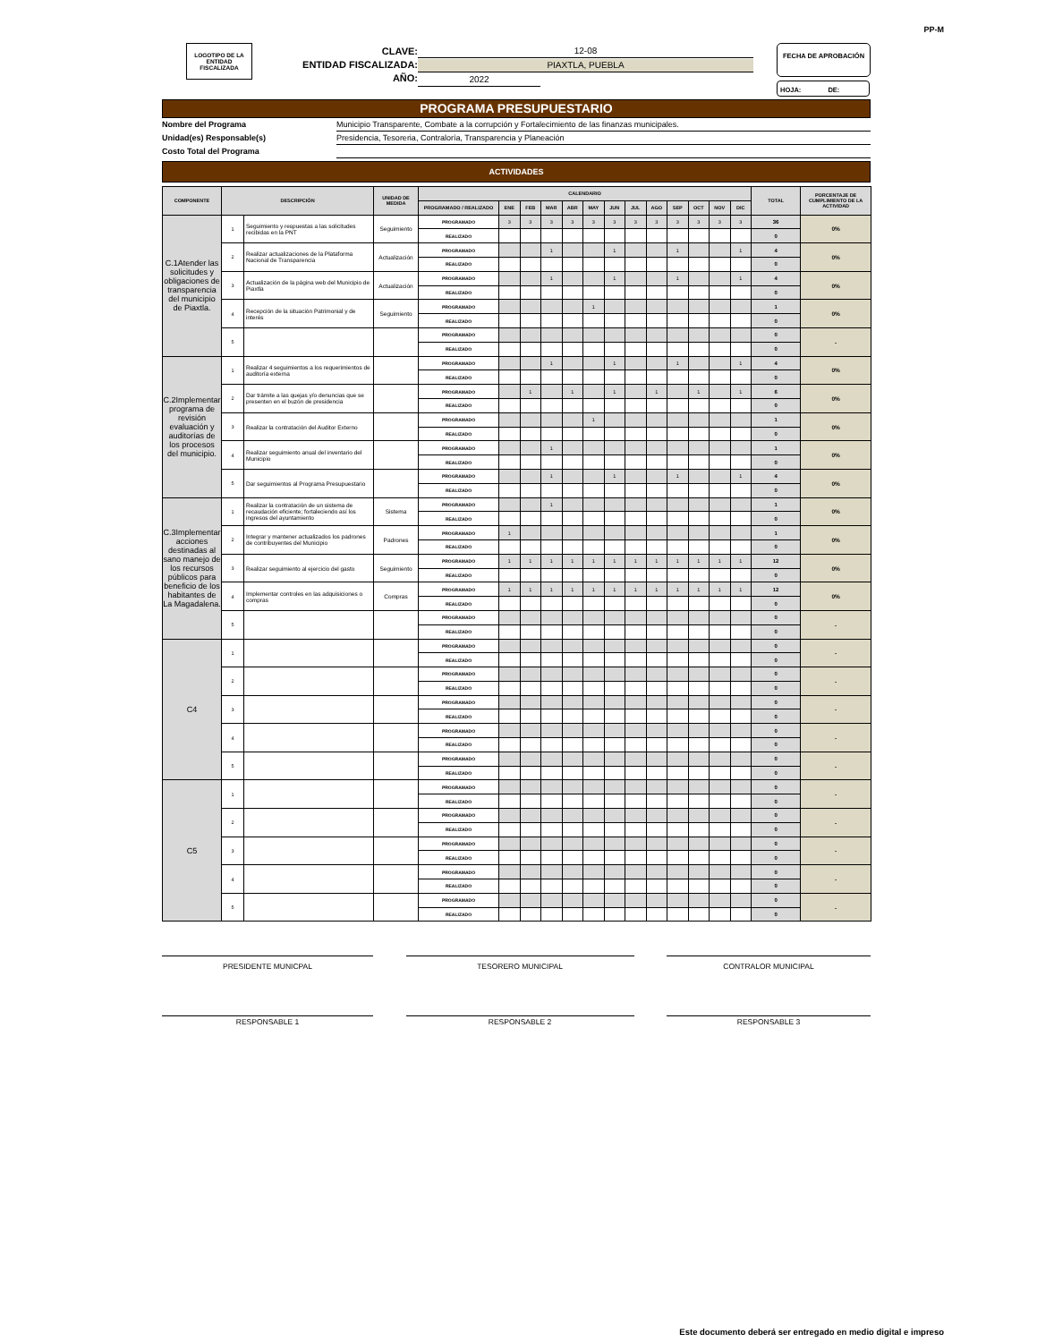PP-M
LOGOTIPO DE LA
ENTIDAD
FISCALIZADA
CLAVE:
ENTIDAD FISCALIZADA:
AÑO:
12-08
PIAXTLA, PUEBLA
2022
FECHA DE APROBACIÓN
HOJA: DE:
PROGRAMA PRESUPUESTARIO
Nombre del Programa Municipio Transparente, Combate a la corrupción y Fortalecimiento de las finanzas municipales.
Unidad(es) Responsable(s) Presidencia, Tesoreria, Contraloría, Transparencia y Planeación
Costo Total del Programa
ACTIVIDADES
| COMPONENTE | DESCRIPCIÓN | | UNIDAD DE MEDIDA | CALENDARIO | | | | | | | | | | | | | TOTAL | PORCENTAJE DE CUMPLIMIENTO DE LA ACTIVIDAD |
| --- | --- | --- | --- | --- | --- | --- | --- | --- | --- | --- | --- | --- | --- | --- | --- | --- | --- | --- |
| | | | | PROGRAMADO / REALIZADO | ENE | FEB | MAR | ABR | MAY | JUN | JUL | AGO | SEP | OCT | NOV | DIC | | |
| C.1Atender las solicitudes y obligaciones de transparencia del municipio de Piaxtla. | 1 | Seguimiento y respuestas a las solicitudes recibidas en la PNT | Seguimiento | PROGRAMADO | 3 | 3 | 3 | 3 | 3 | 3 | 3 | 3 | 3 | 3 | 3 | 3 | 36 | 0% |
| | | | | REALIZADO | | | | | | | | | | | | | 0 | |
| | 2 | Realizar actualizaciones de la Plataforma Nacional de Transparencia | Actualización | PROGRAMADO | | | 1 | | | 1 | | | 1 | | | 1 | 4 | 0% |
| | | | | REALIZADO | | | | | | | | | | | | | 0 | |
| | 3 | Actualización de la página web del Municipio de Piaxtla | Actualización | PROGRAMADO | | | 1 | | | 1 | | | 1 | | | 1 | 4 | 0% |
| | | | | REALIZADO | | | | | | | | | | | | | 0 | |
| | 4 | Recepción de la situación Patrimonial y de interés | Seguimiento | PROGRAMADO | | | | | 1 | | | | | | | | 1 | 0% |
| | | | | REALIZADO | | | | | | | | | | | | | 0 | |
| | 5 | | | PROGRAMADO | | | | | | | | | | | | | 0 | - |
| | | | | REALIZADO | | | | | | | | | | | | | 0 | |
| C.2Implementar programa de revisión evaluación y auditorías de los procesos del municipio. | 1 | Realizar 4 seguimientos a los requerimientos de auditoría externa | | PROGRAMADO | | | 1 | | | 1 | | | 1 | | | 1 | 4 | 0% |
| | | | | REALIZADO | | | | | | | | | | | | | 0 | |
| | 2 | Dar trámite a las quejas y/o denuncias que se presenten en el buzón de presidencia | | PROGRAMADO | | 1 | | 1 | | 1 | | 1 | | 1 | | 1 | 6 | 0% |
| | | | | REALIZADO | | | | | | | | | | | | | 0 | |
| | 3 | Realizar la contratación del Auditor Externo | | PROGRAMADO | | | | | 1 | | | | | | | | 1 | 0% |
| | | | | REALIZADO | | | | | | | | | | | | | 0 | |
| | 4 | Realizar seguimiento anual del inventario del Municipio | | PROGRAMADO | | | 1 | | | | | | | | | | 1 | 0% |
| | | | | REALIZADO | | | | | | | | | | | | | 0 | |
| | 5 | Dar seguimientos al Programa Presupuestario | | PROGRAMADO | | | 1 | | | 1 | | | 1 | | | 1 | 4 | 0% |
| | | | | REALIZADO | | | | | | | | | | | | | 0 | |
| C.3Implementar acciones destinadas al sano manejo de los recursos públicos para beneficio de los habitantes de La Magadalena. | 1 | Realizar la contratación de un sistema de recaudación eficiente; fortaleciendo así los ingresos del ayuntamiento | Sistema | PROGRAMADO | | | 1 | | | | | | | | | | 1 | 0% |
| | | | | REALIZADO | | | | | | | | | | | | | 0 | |
| | 2 | Integrar y mantener actualizados los padrones de contribuyentes del Municipio | Padrones | PROGRAMADO | 1 | | | | | | | | | | | | 1 | 0% |
| | | | | REALIZADO | | | | | | | | | | | | | 0 | |
| | 3 | Realizar seguimiento al ejercicio del gasto | Seguimiento | PROGRAMADO | 1 | 1 | 1 | 1 | 1 | 1 | 1 | 1 | 1 | 1 | 1 | 1 | 12 | 0% |
| | | | | REALIZADO | | | | | | | | | | | | | 0 | |
| | 4 | Implementar controles en las adquisiciones o compras | Compras | PROGRAMADO | 1 | 1 | 1 | 1 | 1 | 1 | 1 | 1 | 1 | 1 | 1 | 1 | 12 | 0% |
| | | | | REALIZADO | | | | | | | | | | | | | 0 | |
| | 5 | | | PROGRAMADO | | | | | | | | | | | | | 0 | - |
| | | | | REALIZADO | | | | | | | | | | | | | 0 | |
| C4 | 1 | | | PROGRAMADO | | | | | | | | | | | | | 0 | - |
| | | | | REALIZADO | | | | | | | | | | | | | 0 | |
| | 2 | | | PROGRAMADO | | | | | | | | | | | | | 0 | - |
| | | | | REALIZADO | | | | | | | | | | | | | 0 | |
| | 3 | | | PROGRAMADO | | | | | | | | | | | | | 0 | - |
| | | | | REALIZADO | | | | | | | | | | | | | 0 | |
| | 4 | | | PROGRAMADO | | | | | | | | | | | | | 0 | - |
| | | | | REALIZADO | | | | | | | | | | | | | 0 | |
| | 5 | | | PROGRAMADO | | | | | | | | | | | | | 0 | - |
| | | | | REALIZADO | | | | | | | | | | | | | 0 | |
| C5 | 1 | | | PROGRAMADO | | | | | | | | | | | | | 0 | - |
| | | | | REALIZADO | | | | | | | | | | | | | 0 | |
| | 2 | | | PROGRAMADO | | | | | | | | | | | | | 0 | - |
| | | | | REALIZADO | | | | | | | | | | | | | 0 | |
| | 3 | | | PROGRAMADO | | | | | | | | | | | | | 0 | - |
| | | | | REALIZADO | | | | | | | | | | | | | 0 | |
| | 4 | | | PROGRAMADO | | | | | | | | | | | | | 0 | - |
| | | | | REALIZADO | | | | | | | | | | | | | 0 | |
| | 5 | | | PROGRAMADO | | | | | | | | | | | | | 0 | - |
| | | | | REALIZADO | | | | | | | | | | | | | 0 | |
PRESIDENTE MUNICPAL TESORERO MUNICIPAL CONTRALOR MUNICIPAL
RESPONSABLE 1 RESPONSABLE 2 RESPONSABLE 3
Este documento deberá ser entregado en medio digital e impreso